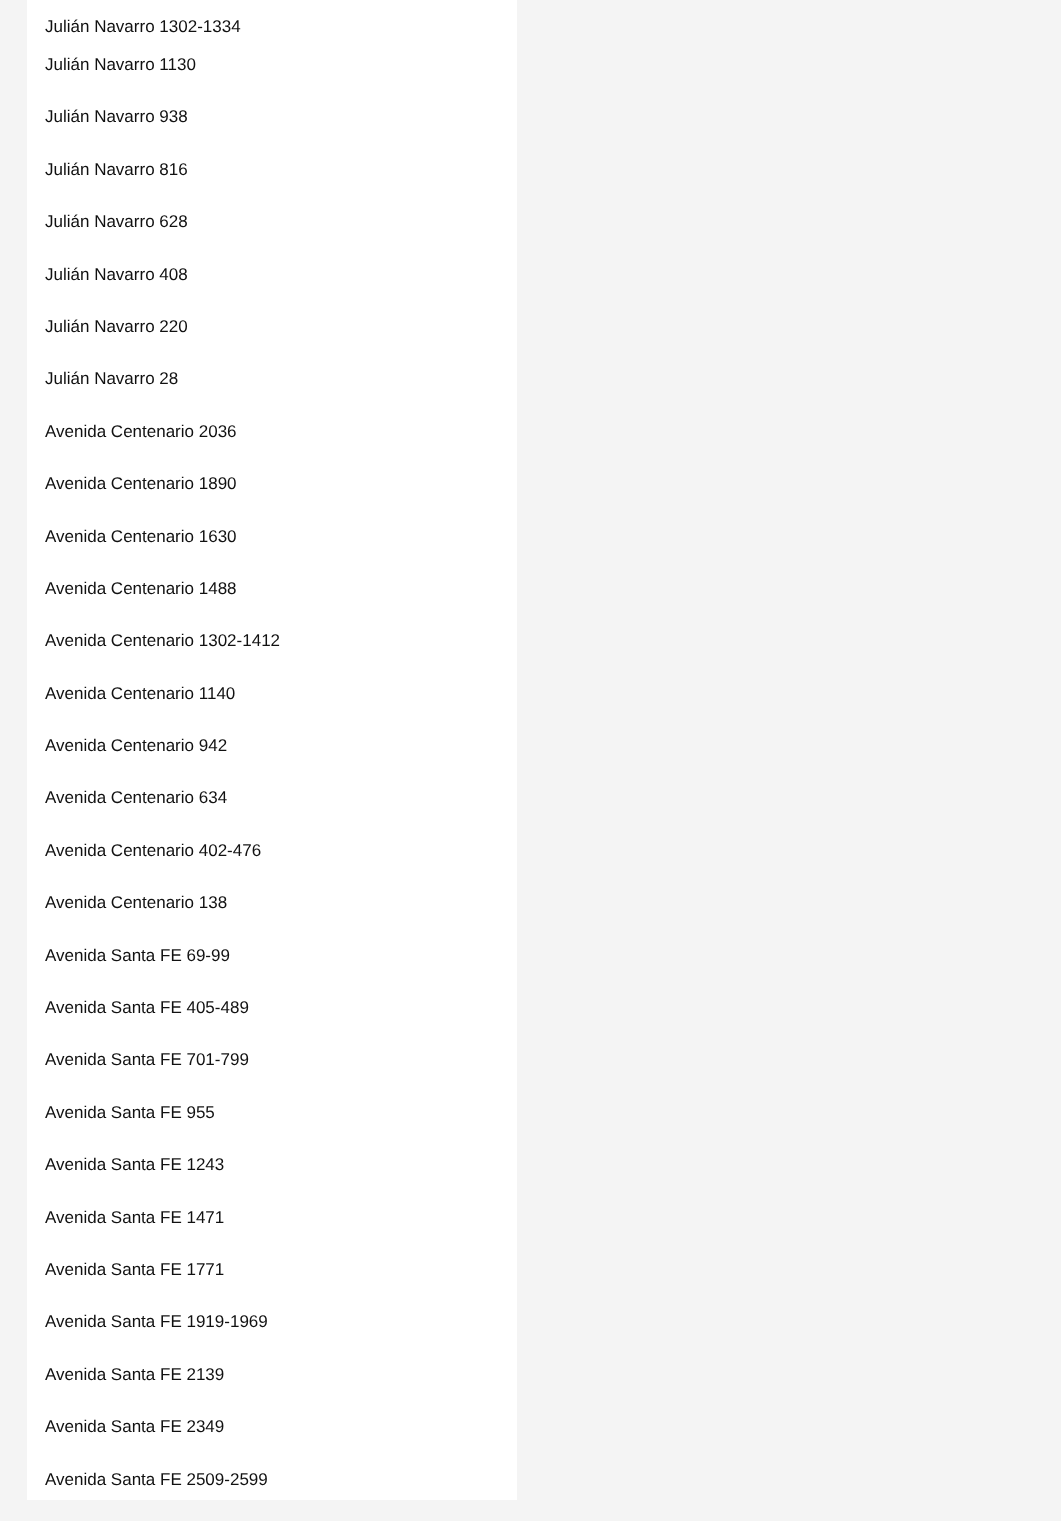Julián Navarro 1302-1334
Julián Navarro 1130
Julián Navarro 938
Julián Navarro 816
Julián Navarro 628
Julián Navarro 408
Julián Navarro 220
Julián Navarro 28
Avenida Centenario 2036
Avenida Centenario 1890
Avenida Centenario 1630
Avenida Centenario 1488
Avenida Centenario 1302-1412
Avenida Centenario 1140
Avenida Centenario 942
Avenida Centenario 634
Avenida Centenario 402-476
Avenida Centenario 138
Avenida Santa FE 69-99
Avenida Santa FE 405-489
Avenida Santa FE 701-799
Avenida Santa FE 955
Avenida Santa FE 1243
Avenida Santa FE 1471
Avenida Santa FE 1771
Avenida Santa FE 1919-1969
Avenida Santa FE 2139
Avenida Santa FE 2349
Avenida Santa FE 2509-2599